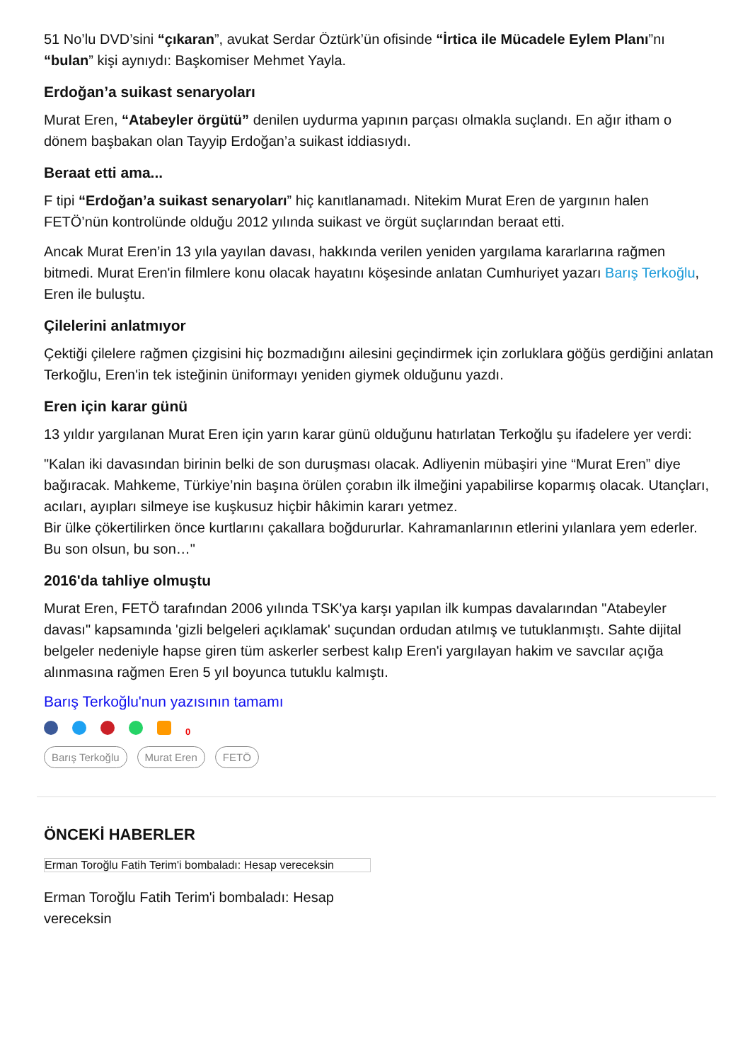51 No’lu DVD’sini “çıkaran”, avukat Serdar Öztürk’ün ofisinde “İrtica ile Mücadele Eylem Planı”nı “bulan” kişi aynıydı: Başkomiser Mehmet Yayla.
Erdoğan’a suikast senaryoları
Murat Eren, “Atabeyler örgütü” denilen uydurma yapının parçası olmakla suçlandı. En ağır itham o dönem başbakan olan Tayyip Erdoğan’a suikast iddiasıydı.
Beraat etti ama...
F tipi “Erdoğan’a suikast senaryoları” hiç kanıtlanamadı. Nitekim Murat Eren de yargının halen FETÖ’nün kontrolünde olduğu 2012 yılında suikast ve örgüt suçlarından beraat etti.
Ancak Murat Eren’in 13 yıla yayılan davası, hakkında verilen yeniden yargılama kararlarına rağmen bitmedi. Murat Eren'in filmlere konu olacak hayatını köşesinde anlatan Cumhuriyet yazarı Barış Terkoğlu, Eren ile buluştu.
Çilelerini anlatmıyor
Çektiği çilelere rağmen çizgisini hiç bozmadığını ailesini geçindirmek için zorluklara göğüs gerdiğini anlatan Terkoğlu, Eren'in tek isteğinin üniformayı yeniden giymek olduğunu yazdı.
Eren için karar günü
13 yıldır yargılanan Murat Eren için yarın karar günü olduğunu hatırlatan Terkoğlu şu ifadelere yer verdi:
"Kalan iki davasından birinin belki de son duruşması olacak. Adliyenin mübaşiri yine “Murat Eren” diye bağıracak. Mahkeme, Türkiye’nin başına örülen çorabın ilk ilmeğini yapabilirse koparmış olacak. Utançları, acıları, ayıpları silmeye ise kuşkusuz hiçbir hâkimin kararı yetmez.
Bir ülke çökertilirken önce kurtlarını çakallara boğdururlar. Kahramanlarının etlerini yılanlara yem ederler. Bu son olsun, bu son…"
2016'da tahliye olmuştu
Murat Eren, FETÖ tarafından 2006 yılında TSK'ya karşı yapılan ilk kumpas davalarından "Atabeyler davası" kapsamında 'gizli belgeleri açıklamak' suçundan ordudan atılmış ve tutuklanmıştı. Sahte dijital belgeler nedeniyle hapse giren tüm askerler serbest kalıp Eren'i yargılayan hakim ve savcılar açığa alınmasına rağmen Eren 5 yıl boyunca tutuklu kalmıştı.
Barış Terkoğlu'nun yazısının tamamı
0
Barış Terkoğlu Murat Eren FETÖ
ÖNCEKİ HABERLER
Erman Toroğlu Fatih Terim'i bombaladı: Hesap vereceksin
Erman Toroğlu Fatih Terim'i bombaladı: Hesap vereceksin